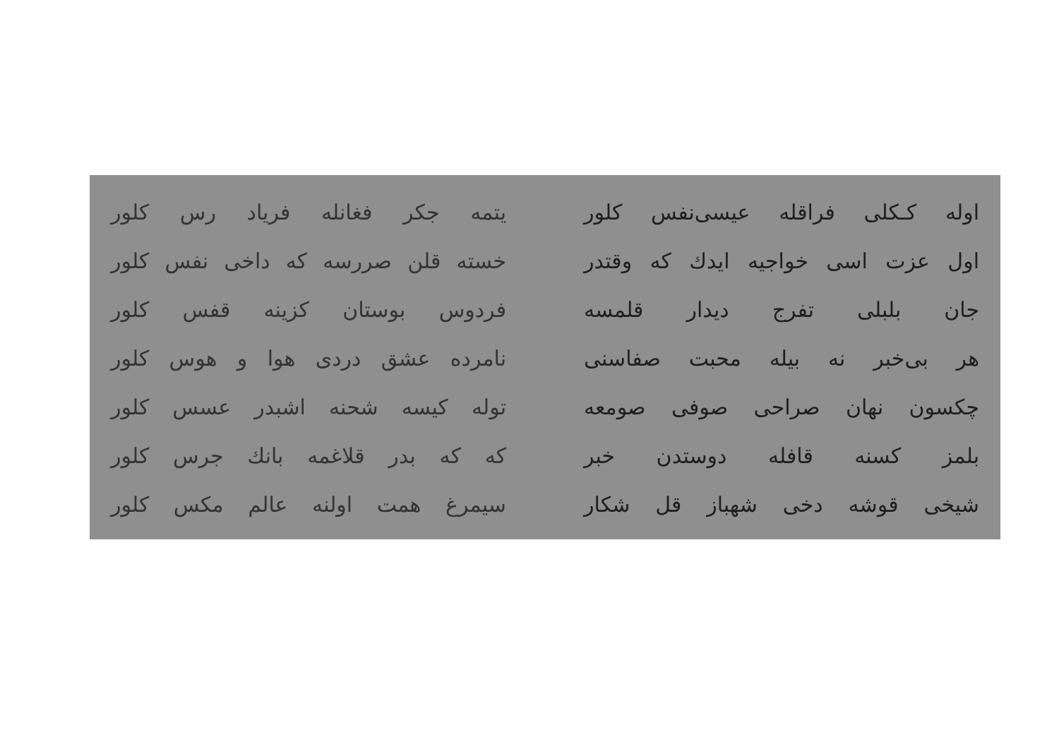اولە کـکلی فراقلە عیسی‌نفس کلور یتمە جکر فغانلە فریاد رس کلور
اول عزت اسی خواجیە ایدك کە وقتدر
خستە قلن صررسە کە داخی نفس کلور
جان بلبلی تفرج دیدار قلمسە فردوس بوستان کزینە قفس کلور
هر بی‌خبر نە بیلە محبت صفاسنی نامردە عشق دردی هوا و هوس کلور
چکسون نهان صراحی صوفی صومعە تولە کیسە شحنە اشبدر عسس کلور
بلمز کسنە قافلە دوستدن خبر کە کە بدر قلاغمە بانك جرس کلور
شیخی قوشە دخی شهباز قل شکار سیمرغ همت اولنە عالم مکس کلور